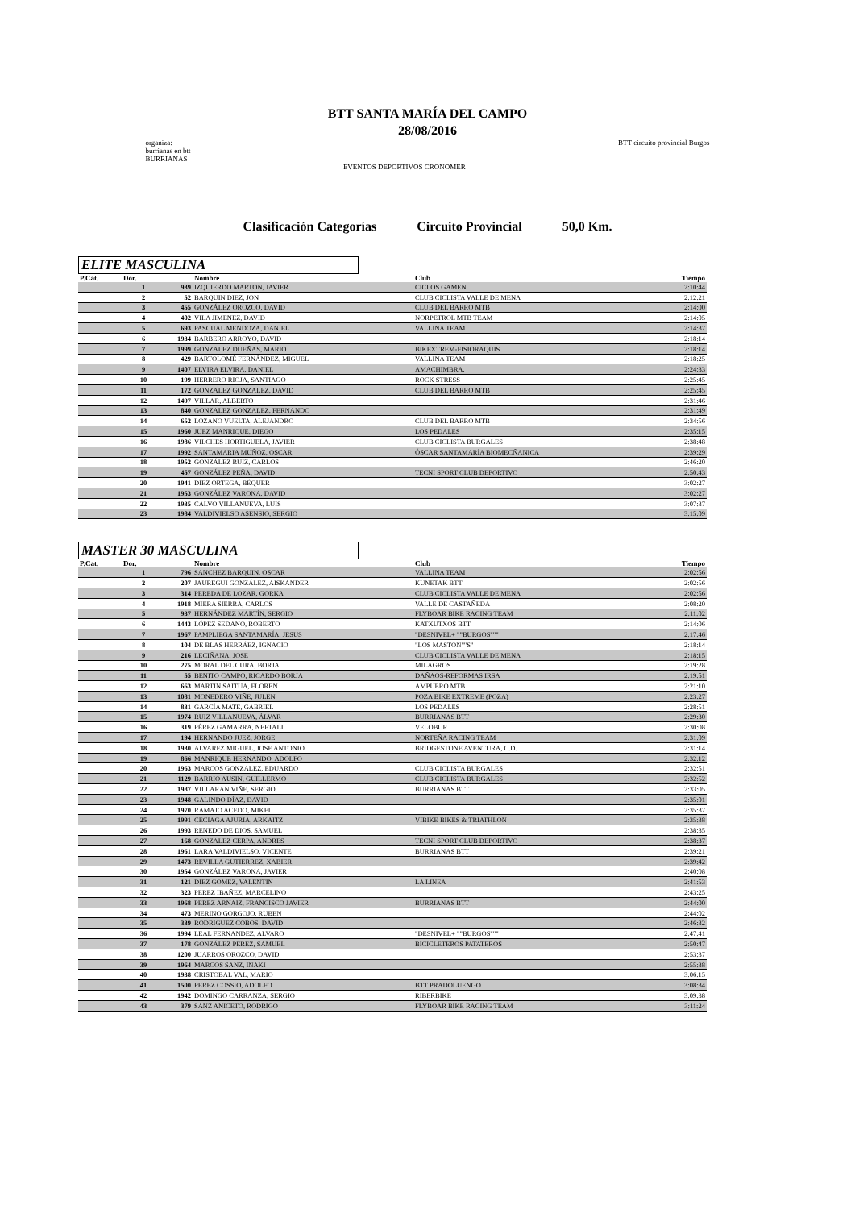BTT SANTA MARÍA DEL CAMPO
28/08/2016
organiza:
burrianas en btt
BURRIANAS
EVENTOS DEPORTIVOS CRONOMER
BTT circuito provincial Burgos
Clasificación Categorías Circuito Provincial 50,0 Km.
ELITE MASCULINA
| P.Cat. | Dor. | | Nombre | Club | Tiempo |
| --- | --- | --- | --- | --- | --- |
| | 1 | 939 | IZQUIERDO MARTON, JAVIER | CICLOS GAMEN | 2:10:44 |
| | 2 | 52 | BARQUIN DIEZ, JON | CLUB CICLISTA VALLE DE MENA | 2:12:21 |
| | 3 | 455 | GONZÁLEZ OROZCO, DAVID | CLUB DEL BARRO MTB | 2:14:00 |
| | 4 | 402 | VILA JIMENEZ, DAVID | NORPETROL MTB TEAM | 2:14:05 |
| | 5 | 693 | PASCUAL MENDOZA, DANIEL | VALLINA TEAM | 2:14:37 |
| | 6 | 1934 | BARBERO ARROYO, DAVID | | 2:18:14 |
| | 7 | 1999 | GONZALEZ DUEÑAS, MARIO | BIKEXTREM-FISIORAQUIS | 2:18:14 |
| | 8 | 429 | BARTOLOMÉ FERNÁNDEZ, MIGUEL | VALLINA TEAM | 2:18:25 |
| | 9 | 1407 | ELVIRA ELVIRA, DANIEL | AMACHIMBRA. | 2:24:33 |
| | 10 | 199 | HERRERO RIOJA, SANTIAGO | ROCK STRESS | 2:25:45 |
| | 11 | 172 | GONZALEZ GONZALEZ, DAVID | CLUB DEL BARRO MTB | 2:25:45 |
| | 12 | 1497 | VILLAR, ALBERTO | | 2:31:46 |
| | 13 | 840 | GONZALEZ GONZALEZ, FERNANDO | | 2:31:49 |
| | 14 | 652 | LOZANO VUELTA, ALEJANDRO | CLUB DEL BARRO MTB | 2:34:56 |
| | 15 | 1960 | JUEZ MANRIQUE, DIEGO | LOS PEDALES | 2:35:15 |
| | 16 | 1986 | VILCHES HORTIGUELA, JAVIER | CLUB CICLISTA BURGALES | 2:38:48 |
| | 17 | 1992 | SANTAMARIA MUÑOZ, OSCAR | ÓSCAR SANTAMARÍA BIOMECÑANICA | 2:39:29 |
| | 18 | 1952 | GONZÁLEZ RUIZ, CARLOS | | 2:46:20 |
| | 19 | 457 | GONZÁLEZ PEÑA, DAVID | TECNI SPORT CLUB DEPORTIVO | 2:50:43 |
| | 20 | 1941 | DÍEZ ORTEGA, BÉQUER | | 3:02:27 |
| | 21 | 1953 | GONZÁLEZ VARONA, DAVID | | 3:02:27 |
| | 22 | 1935 | CALVO VILLANUEVA, LUIS | | 3:07:37 |
| | 23 | 1984 | VALDIVIELSO ASENSIO, SERGIO | | 3:15:09 |
MASTER 30 MASCULINA
| P.Cat. | Dor. | | Nombre | Club | Tiempo |
| --- | --- | --- | --- | --- | --- |
| | 1 | 796 | SANCHEZ BARQUIN, OSCAR | VALLINA TEAM | 2:02:56 |
| | 2 | 207 | JAUREGUI GONZÁLEZ, AISKANDER | KUNETAK BTT | 2:02:56 |
| | 3 | 314 | PEREDA DE LOZAR, GORKA | CLUB CICLISTA VALLE DE MENA | 2:02:56 |
| | 4 | 1918 | MIERA SIERRA, CARLOS | VALLE DE CASTAÑEDA | 2:08:20 |
| | 5 | 937 | HERNÁNDEZ MARTÍN, SERGIO | FLYBOAR BIKE RACING TEAM | 2:11:02 |
| | 6 | 1443 | LÓPEZ SEDANO, ROBERTO | KATXUTXOS BTT | 2:14:06 |
| | 7 | 1967 | PAMPLIEGA SANTAMARÍA, JESUS | "DESNIVEL+ ""BURGOS""" | 2:17:46 |
| | 8 | 104 | DE BLAS HERRÁEZ, IGNACIO | "LOS MASTON""S" | 2:18:14 |
| | 9 | 216 | LECIÑANA, JOSE | CLUB CICLISTA VALLE DE MENA | 2:18:15 |
| | 10 | 275 | MORAL DEL CURA, BORJA | MILAGROS | 2:19:28 |
| | 11 | 55 | BENITO CAMPO, RICARDO BORJA | DAÑAOS-REFORMAS IRSA | 2:19:51 |
| | 12 | 663 | MARTIN SAITUA, FLOREN | AMPUERO MTB | 2:21:10 |
| | 13 | 1081 | MONEDERO VIÑE, JULEN | POZA BIKE EXTREME (POZA) | 2:23:27 |
| | 14 | 831 | GARCÍA MATE, GABRIEL | LOS PEDALES | 2:28:51 |
| | 15 | 1974 | RUIZ VILLANUEVA, ÁLVAR | BURRIANAS BTT | 2:29:30 |
| | 16 | 319 | PÉREZ GAMARRA, NEFTALI | VELOBUR | 2:30:08 |
| | 17 | 194 | HERNANDO JUEZ, JORGE | NORTEÑA RACING TEAM | 2:31:09 |
| | 18 | 1930 | ALVAREZ MIGUEL, JOSE ANTONIO | BRIDGESTONE AVENTURA, C.D. | 2:31:14 |
| | 19 | 866 | MANRIQUE HERNANDO, ADOLFO | | 2:32:12 |
| | 20 | 1963 | MARCOS GONZALEZ, EDUARDO | CLUB CICLISTA BURGALES | 2:32:51 |
| | 21 | 1129 | BARRIO AUSIN, GUILLERMO | CLUB CICLISTA BURGALES | 2:32:52 |
| | 22 | 1987 | VILLARAN VIÑE, SERGIO | BURRIANAS BTT | 2:33:05 |
| | 23 | 1948 | GALINDO DÍAZ, DAVID | | 2:35:01 |
| | 24 | 1970 | RAMAJO ACEDO, MIKEL | | 2:35:37 |
| | 25 | 1991 | CECIAGA AJURIA, ARKAITZ | VIBIKE BIKES & TRIATHLON | 2:35:38 |
| | 26 | 1993 | RENEDO DE DIOS, SAMUEL | | 2:38:35 |
| | 27 | 168 | GONZALEZ CERPA, ANDRES | TECNI SPORT CLUB DEPORTIVO | 2:38:37 |
| | 28 | 1961 | LARA VALDIVIELSO, VICENTE | BURRIANAS BTT | 2:39:21 |
| | 29 | 1473 | REVILLA GUTIERREZ, XABIER | | 2:39:42 |
| | 30 | 1954 | GONZÁLEZ VARONA, JAVIER | | 2:40:08 |
| | 31 | 121 | DIEZ GOMEZ, VALENTIN | LA LINEA | 2:41:53 |
| | 32 | 323 | PEREZ IBAÑEZ, MARCELINO | | 2:43:25 |
| | 33 | 1968 | PEREZ ARNAIZ, FRANCISCO JAVIER | BURRIANAS BTT | 2:44:00 |
| | 34 | 473 | MERINO GORGOJO, RUBEN | | 2:44:02 |
| | 35 | 339 | RODRIGUEZ COBOS, DAVID | | 2:46:32 |
| | 36 | 1994 | LEAL FERNANDEZ, ALVARO | "DESNIVEL+ ""BURGOS""" | 2:47:41 |
| | 37 | 178 | GONZÁLEZ PÉREZ, SAMUEL | BICICLETEROS PATATEROS | 2:50:47 |
| | 38 | 1200 | JUARROS OROZCO, DAVID | | 2:53:37 |
| | 39 | 1964 | MARCOS SANZ, IÑAKI | | 2:55:38 |
| | 40 | 1938 | CRISTOBAL VAL, MARIO | | 3:06:15 |
| | 41 | 1500 | PEREZ COSSIO, ADOLFO | BTT PRADOLUENGO | 3:08:34 |
| | 42 | 1942 | DOMINGO CARRANZA, SERGIO | RIBERBIKE | 3:09:38 |
| | 43 | 379 | SANZ ANICETO, RODRIGO | FLYBOAR BIKE RACING TEAM | 3:11:24 |